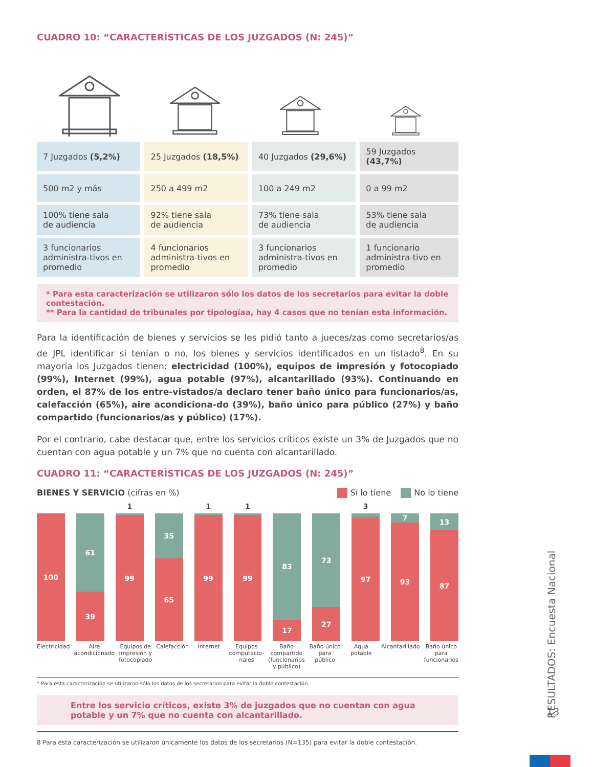CUADRO 10: “CARACTERÍSTICAS DE LOS JUZGADOS (N: 245)”
| 7 Juzgados (5,2%) | 25 Juzgados (18,5%) | 40 Juzgados (29,6%) | 59 Juzgados (43,7%) |
| 500 m2 y más | 250 a 499 m2 | 100 a 249 m2 | 0 a 99 m2 |
| 100% tiene sala de audiencia | 92% tiene sala de audiencia | 73% tiene sala de audiencia | 53% tiene sala de audiencia |
| 3 funcionarios administra-tivos en promedio | 4 funcionarios administra-tivos en promedio | 3 funcionarios administra-tivos en promedio | 1 funcionario administra-tivo en promedio |
* Para esta caracterización se utilizaron sólo los datos de los secretarios para evitar la doble contestación.
** Para la cantidad de tribunales por tipologíaa, hay 4 casos que no tenían esta información.
Para la identificación de bienes y servicios se les pidió tanto a jueces/zas como secretarios/as de JPL identificar si tenían o no, los bienes y servicios identificados en un listado<sup>8</sup>. En su mayoría los Juzgados tienen: electricidad (100%), equipos de impresión y fotocopiado (99%), Internet (99%), agua potable (97%), alcantarillado (93%). Continuando en orden, el 87% de los entre-vistados/a declaro tener baño único para funcionarios/as, calefacción (65%), aire acondiciona-do (39%), baño único para público (27%) y baño compartido (funcionarios/as y público) (17%).
Por el contrario, cabe destacar que, entre los servicios críticos existe un 3% de Juzgados que no cuentan con agua potable y un 7% que no cuenta con alcantarillado.
CUADRO 11: “CARACTERÍSTICAS DE LOS JUZGADOS (N: 245)”
BIENES Y SERVICIO (cifras en %)
Si lo tiene No lo tiene
100
61
39
1
99
35
65
1
99
1
99
83
17
73
27
3
97
7
93
13
87
Electricidad Aire acondicionado Equipos de impresión y fotocopiado
Calefacción Internet Equipos computacio-nales Baño compartido (funcionarios y público)
Baño único para público Agua potable Alcantarillado Baño único para funcionarios
* Para esta caracterización se utilizaron sólo los datos de los secretarios para evitar la doble contestación.
Entre los servicio críticos, existe 3% de juzgados que no cuentan con agua potable y un 7% que no cuenta con alcantarillado.
8 Para esta caracterización se utilizaron únicamente los datos de los secretarios (N=135) para evitar la doble contestación.
RESULTADOS: Encuesta Nacional
13